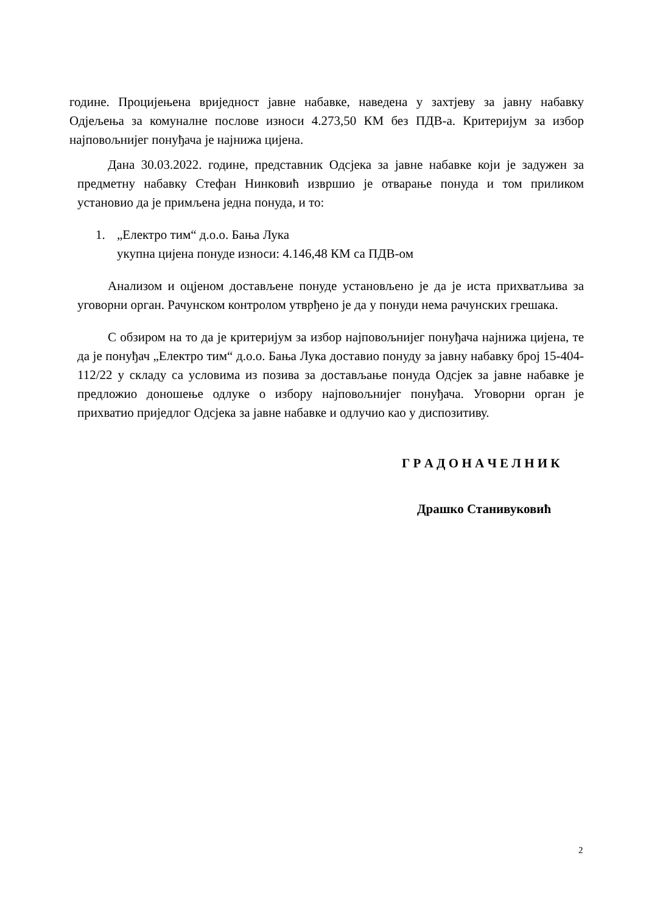године. Процијењена вриједност јавне набавке, наведена у захтјеву за јавну набавку Одјељења за комуналне послове износи 4.273,50 КМ без ПДВ-а. Критеријум за избор најповољнијег понуђача је најнижа цијена.
Дана 30.03.2022. године, представник Одсјека за јавне набавке који је задужен за предметну набавку Стефан Нинковић извршио је отварање понуда и том приликом установио да је примљена једна понуда, и то:
1. „Електро тим“ д.о.о. Бања Лука
укупна цијена понуде износи: 4.146,48 КМ са ПДВ-ом
Анализом и оцјеном достављене понуде установљено је да је иста прихватљива за уговорни орган. Рачунском контролом утврђено је да у понуди нема рачунских грешака.
С обзиром на то да је критеријум за избор најповољнијег понуђача најнижа цијена, те да је понуђач „Електро тим“ д.о.о. Бања Лука доставио понуду за јавну набавку број 15-404-112/22 у складу са условима из позива за достављање понуда Одсјек за јавне набавке је предложио доношење одлуке о избору најповољнијег понуђача. Уговорни орган је прихватио приједлог Одсјека за јавне набавке и одлучио као у диспозитиву.
Г Р А Д О Н А Ч Е Л Н И К
Драшко Станивуковић
2